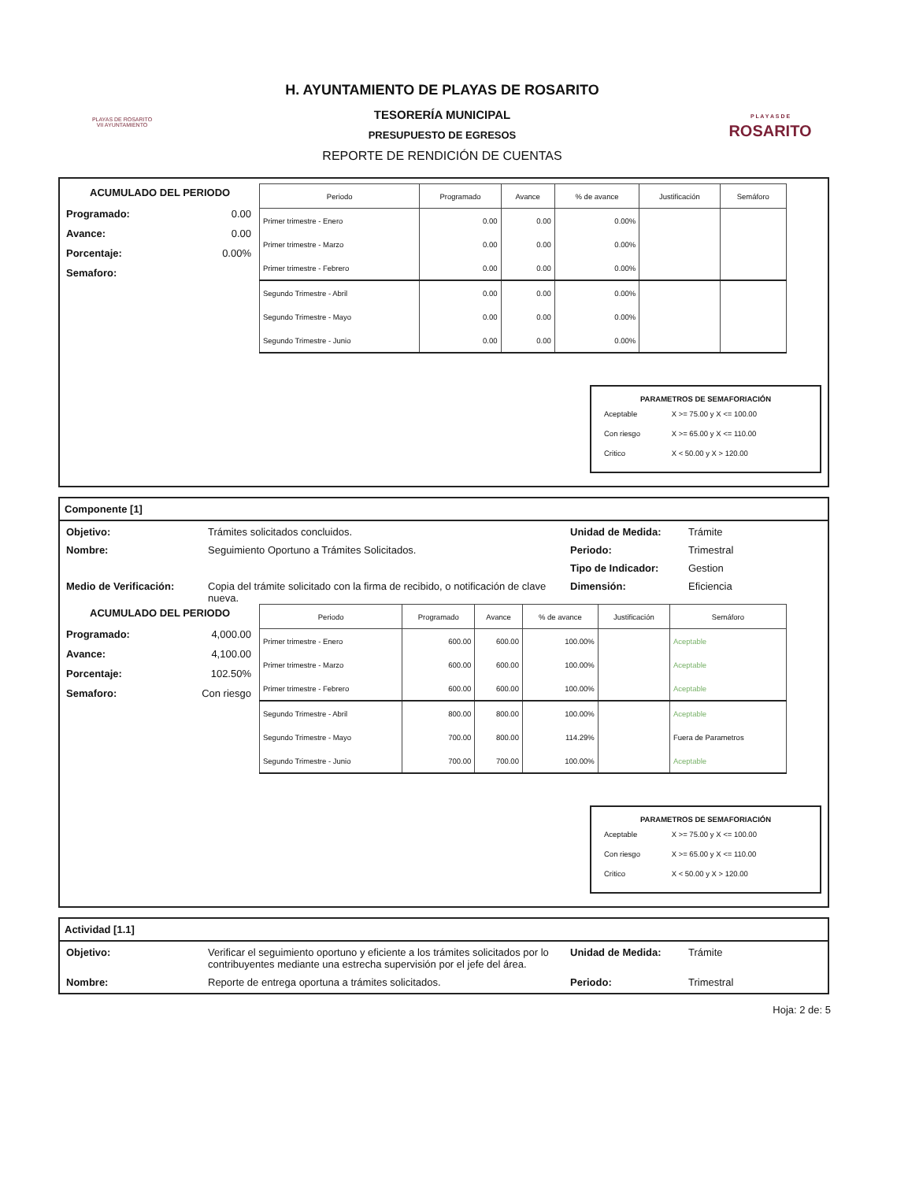PLAYAS DE ROSARITO
VII AYUNTAMIENTO
H. AYUNTAMIENTO DE PLAYAS DE ROSARITO
TESORERÍA MUNICIPAL
PRESUPUESTO DE EGRESOS
REPORTE DE RENDICIÓN DE CUENTAS
P L A Y A S D E
ROSARITO
ACUMULADO DEL PERIODO
Programado: 0.00
Avance: 0.00
Porcentaje: 0.00%
Semaforo:
| Periodo | Programado | Avance | % de avance | Justificación | Semáforo |
| --- | --- | --- | --- | --- | --- |
| Primer trimestre - Enero | 0.00 | 0.00 | 0.00% | | |
| Primer trimestre - Marzo | 0.00 | 0.00 | 0.00% | | |
| Primer trimestre - Febrero | 0.00 | 0.00 | 0.00% | | |
| Segundo Trimestre - Abril | 0.00 | 0.00 | 0.00% | | |
| Segundo Trimestre - Mayo | 0.00 | 0.00 | 0.00% | | |
| Segundo Trimestre - Junio | 0.00 | 0.00 | 0.00% | | |
PARAMETROS DE SEMAFORIACIÓN
| Aceptable | X >= 75.00 y X <= 100.00 |
| Con riesgo | X >= 65.00 y X <= 110.00 |
| Critico | X < 50.00 y X > 120.00 |
Componente [1]
Objetivo: Trámites solicitados concluidos. Unidad de Medida: Trámite Nombre: Seguimiento Oportuno a Trámites Solicitados. Periodo: Trimestral Tipo de Indicador: Gestion Medio de Verificación: Copia del trámite solicitado con la firma de recibido, o notificación de clave nueva. Dimensión: Eficiencia
ACUMULADO DEL PERIODO
Programado: 4,000.00
Avance: 4,100.00
Porcentaje: 102.50%
Semaforo: Con riesgo
| Periodo | Programado | Avance | % de avance | Justificación | Semáforo |
| --- | --- | --- | --- | --- | --- |
| Primer trimestre - Enero | 600.00 | 600.00 | 100.00% | | Aceptable |
| Primer trimestre - Marzo | 600.00 | 600.00 | 100.00% | | Aceptable |
| Primer trimestre - Febrero | 600.00 | 600.00 | 100.00% | | Aceptable |
| Segundo Trimestre - Abril | 800.00 | 800.00 | 100.00% | | Aceptable |
| Segundo Trimestre - Mayo | 700.00 | 800.00 | 114.29% | | Fuera de Parametros |
| Segundo Trimestre - Junio | 700.00 | 700.00 | 100.00% | | Aceptable |
PARAMETROS DE SEMAFORIACIÓN
| Aceptable | X >= 75.00 y X <= 100.00 |
| Con riesgo | X >= 65.00 y X <= 110.00 |
| Critico | X < 50.00 y X > 120.00 |
Actividad [1.1]
Objetivo: Verificar el seguimiento oportuno y eficiente a los trámites solicitados por lo contribuyentes mediante una estrecha supervisión por el jefe del área. Unidad de Medida: Trámite Nombre: Reporte de entrega oportuna a trámites solicitados. Periodo: Trimestral
Hoja: 2 de: 5